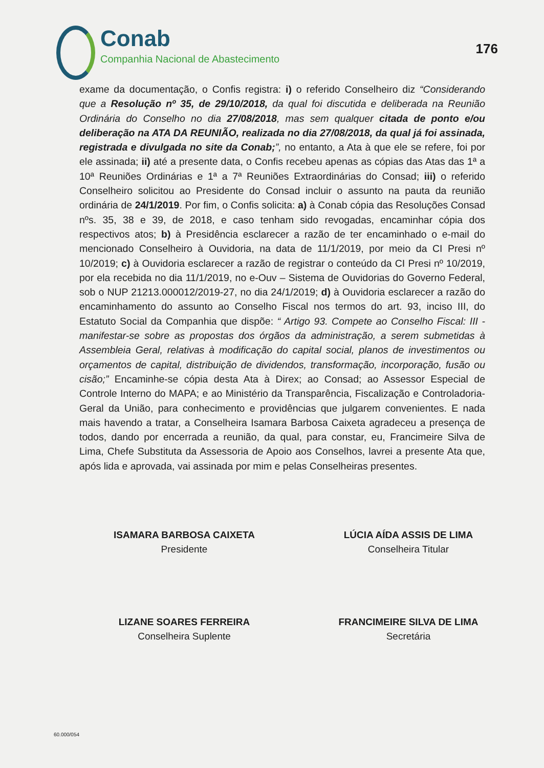Conab
Companhia Nacional de Abastecimento
176
exame da documentação, o Confis registra: i) o referido Conselheiro diz “Considerando que a Resolução nº 35, de 29/10/2018, da qual foi discutida e deliberada na Reunião Ordinária do Conselho no dia 27/08/2018, mas sem qualquer citada de ponto e/ou deliberação na ATA DA REUNIÃO, realizada no dia 27/08/2018, da qual já foi assinada, registrada e divulgada no site da Conab;”, no entanto, a Ata à que ele se refere, foi por ele assinada; ii) até a presente data, o Confis recebeu apenas as cópias das Atas das 1ª a 10ª Reuniões Ordinárias e 1ª a 7ª Reuniões Extraordinárias do Consad; iii) o referido Conselheiro solicitou ao Presidente do Consad incluir o assunto na pauta da reunião ordinária de 24/1/2019. Por fim, o Confis solicita: a) à Conab cópia das Resoluções Consad nºs. 35, 38 e 39, de 2018, e caso tenham sido revogadas, encaminhar cópia dos respectivos atos; b) à Presidência esclarecer a razão de ter encaminhado o e-mail do mencionado Conselheiro à Ouvidoria, na data de 11/1/2019, por meio da CI Presi nº 10/2019; c) à Ouvidoria esclarecer a razão de registrar o conteúdo da CI Presi nº 10/2019, por ela recebida no dia 11/1/2019, no e-Ouv – Sistema de Ouvidorias do Governo Federal, sob o NUP 21213.000012/2019-27, no dia 24/1/2019; d) à Ouvidoria esclarecer a razão do encaminhamento do assunto ao Conselho Fiscal nos termos do art. 93, inciso III, do Estatuto Social da Companhia que dispõe: “ Artigo 93. Compete ao Conselho Fiscal: III - manifestar-se sobre as propostas dos órgãos da administração, a serem submetidas à Assembleia Geral, relativas à modificação do capital social, planos de investimentos ou orçamentos de capital, distribuição de dividendos, transformação, incorporação, fusão ou cisão;” Encaminhe-se cópia desta Ata à Direx; ao Consad; ao Assessor Especial de Controle Interno do MAPA; e ao Ministério da Transparência, Fiscalização e Controladoria-Geral da União, para conhecimento e providências que julgarem convenientes. E nada mais havendo a tratar, a Conselheira Isamara Barbosa Caixeta agradeceu a presença de todos, dando por encerrada a reunião, da qual, para constar, eu, Francimeire Silva de Lima, Chefe Substituta da Assessoria de Apoio aos Conselhos, lavrei a presente Ata que, após lida e aprovada, vai assinada por mim e pelas Conselheiras presentes.
ISAMARA BARBOSA CAIXETA
Presidente
LÚCIA AÍDA ASSIS DE LIMA
Conselheira Titular
LIZANE SOARES FERREIRA
Conselheira Suplente
FRANCIMEIRE SILVA DE LIMA
Secretária
60.000/054